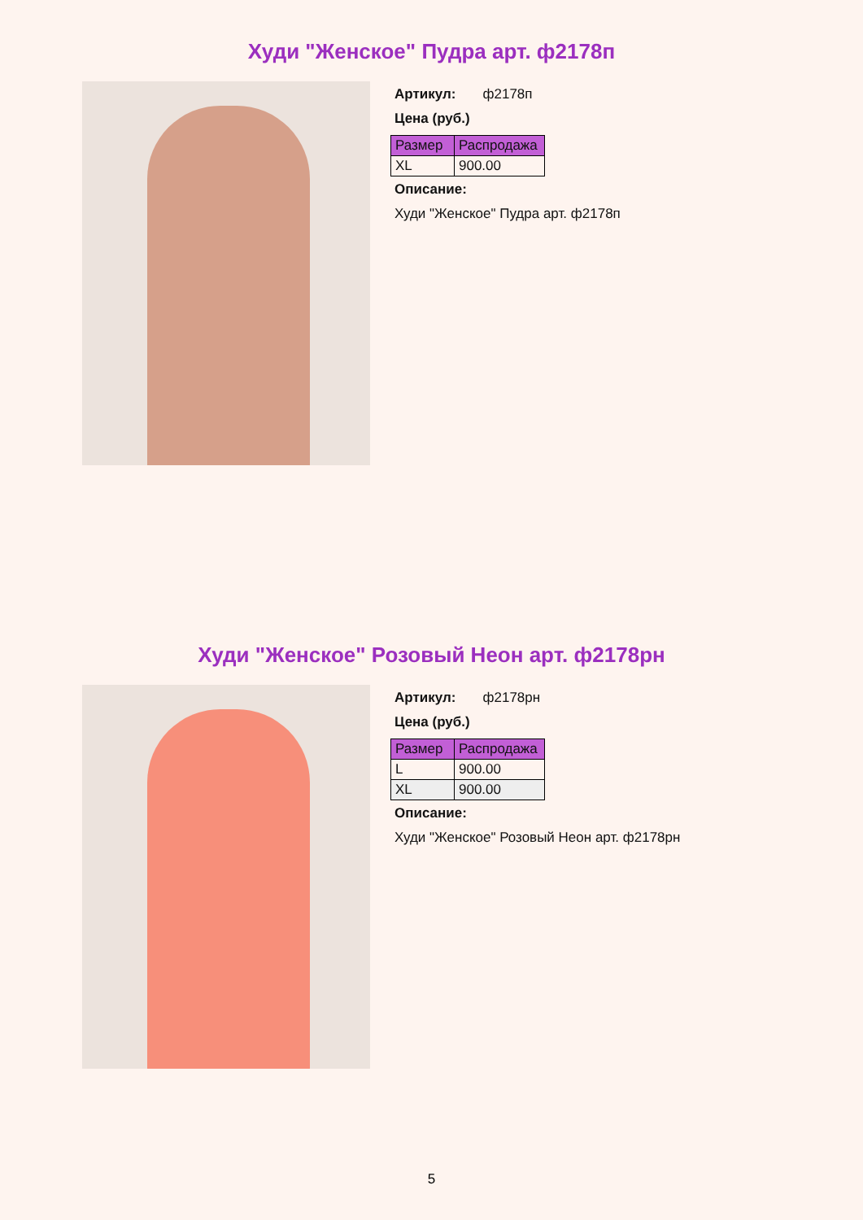Худи "Женское" Пудра арт. ф2178п
Артикул: ф2178п
Цена (руб.)
| Размер | Распродажа |
| --- | --- |
| XL | 900.00 |
Описание:
Худи "Женское" Пудра арт. ф2178п
Худи "Женское" Розовый Неон арт. ф2178рн
Артикул: ф2178рн
Цена (руб.)
| Размер | Распродажа |
| --- | --- |
| L | 900.00 |
| XL | 900.00 |
Описание:
Худи "Женское" Розовый Неон арт. ф2178рн
5